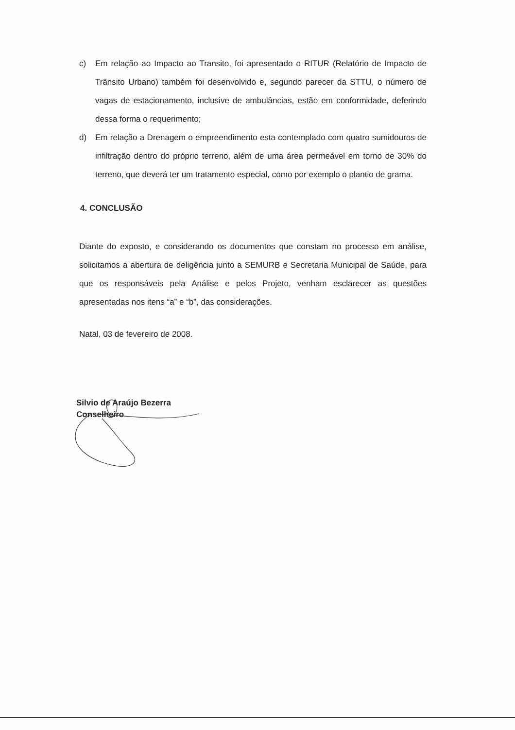c) Em relação ao Impacto ao Transito, foi apresentado o RITUR (Relatório de Impacto de Trânsito Urbano) também foi desenvolvido e, segundo parecer da STTU, o número de vagas de estacionamento, inclusive de ambulâncias, estão em conformidade, deferindo dessa forma o requerimento;
d) Em relação a Drenagem o empreendimento esta contemplado com quatro sumidouros de infiltração dentro do próprio terreno, além de uma área permeável em torno de 30% do terreno, que deverá ter um tratamento especial, como por exemplo o plantio de grama.
4. CONCLUSÃO
Diante do exposto, e considerando os documentos que constam no processo em análise, solicitamos a abertura de deligência junto a SEMURB e Secretaria Municipal de Saúde, para que os responsáveis pela Análise e pelos Projeto, venham esclarecer as questões apresentadas nos itens “a” e “b”, das considerações.
Natal, 03 de fevereiro de 2008.
Silvio de Araújo Bezerra
Conselheiro